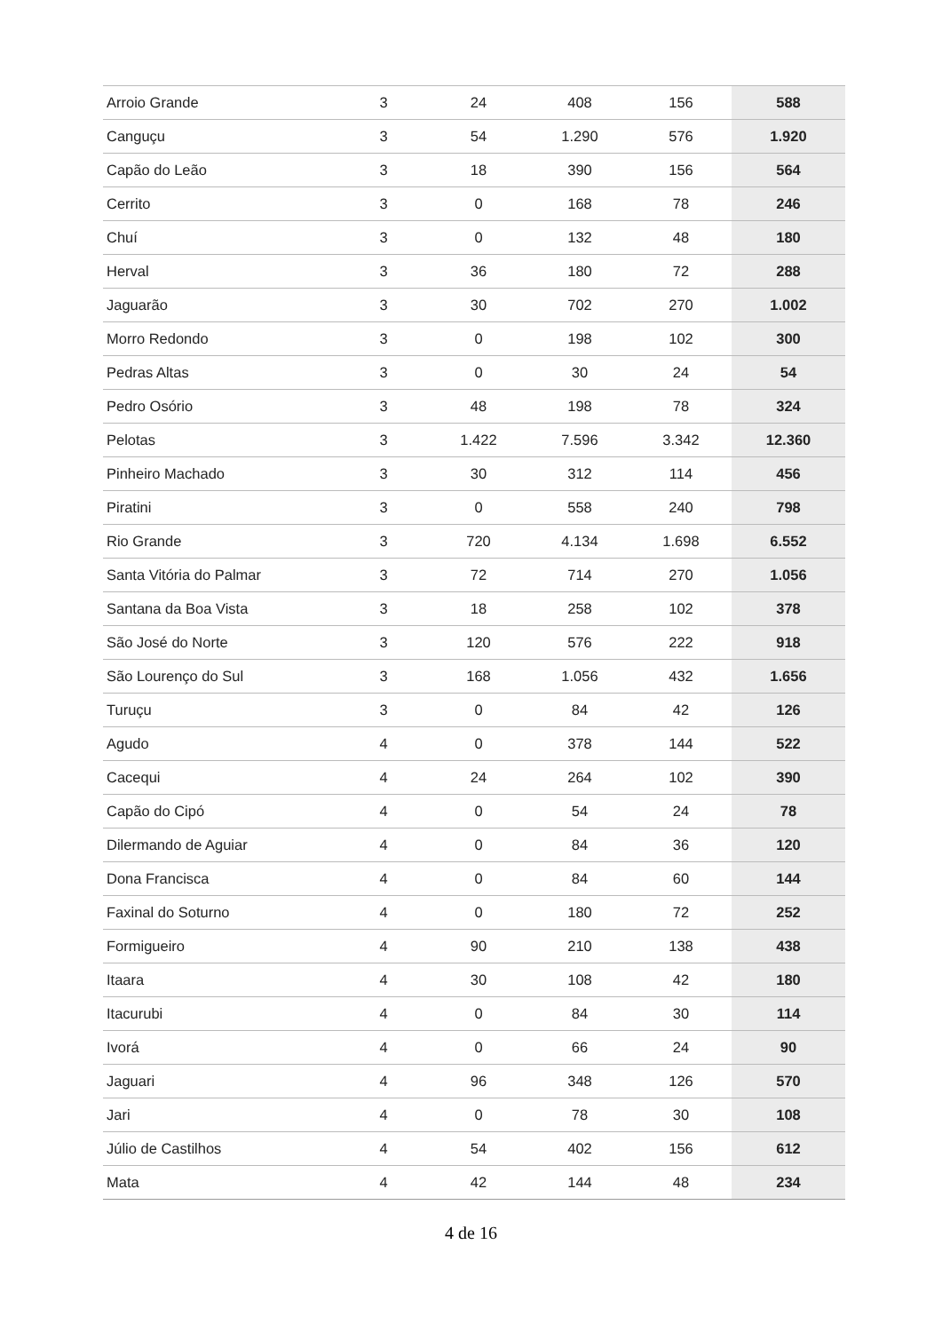| Arroio Grande | 3 | 24 | 408 | 156 | 588 |
| Canguçu | 3 | 54 | 1.290 | 576 | 1.920 |
| Capão do Leão | 3 | 18 | 390 | 156 | 564 |
| Cerrito | 3 | 0 | 168 | 78 | 246 |
| Chuí | 3 | 0 | 132 | 48 | 180 |
| Herval | 3 | 36 | 180 | 72 | 288 |
| Jaguarão | 3 | 30 | 702 | 270 | 1.002 |
| Morro Redondo | 3 | 0 | 198 | 102 | 300 |
| Pedras Altas | 3 | 0 | 30 | 24 | 54 |
| Pedro Osório | 3 | 48 | 198 | 78 | 324 |
| Pelotas | 3 | 1.422 | 7.596 | 3.342 | 12.360 |
| Pinheiro Machado | 3 | 30 | 312 | 114 | 456 |
| Piratini | 3 | 0 | 558 | 240 | 798 |
| Rio Grande | 3 | 720 | 4.134 | 1.698 | 6.552 |
| Santa Vitória do Palmar | 3 | 72 | 714 | 270 | 1.056 |
| Santana da Boa Vista | 3 | 18 | 258 | 102 | 378 |
| São José do Norte | 3 | 120 | 576 | 222 | 918 |
| São Lourenço do Sul | 3 | 168 | 1.056 | 432 | 1.656 |
| Turuçu | 3 | 0 | 84 | 42 | 126 |
| Agudo | 4 | 0 | 378 | 144 | 522 |
| Cacequi | 4 | 24 | 264 | 102 | 390 |
| Capão do Cipó | 4 | 0 | 54 | 24 | 78 |
| Dilermando de Aguiar | 4 | 0 | 84 | 36 | 120 |
| Dona Francisca | 4 | 0 | 84 | 60 | 144 |
| Faxinal do Soturno | 4 | 0 | 180 | 72 | 252 |
| Formigueiro | 4 | 90 | 210 | 138 | 438 |
| Itaara | 4 | 30 | 108 | 42 | 180 |
| Itacurubi | 4 | 0 | 84 | 30 | 114 |
| Ivorá | 4 | 0 | 66 | 24 | 90 |
| Jaguari | 4 | 96 | 348 | 126 | 570 |
| Jari | 4 | 0 | 78 | 30 | 108 |
| Júlio de Castilhos | 4 | 54 | 402 | 156 | 612 |
| Mata | 4 | 42 | 144 | 48 | 234 |
4 de 16